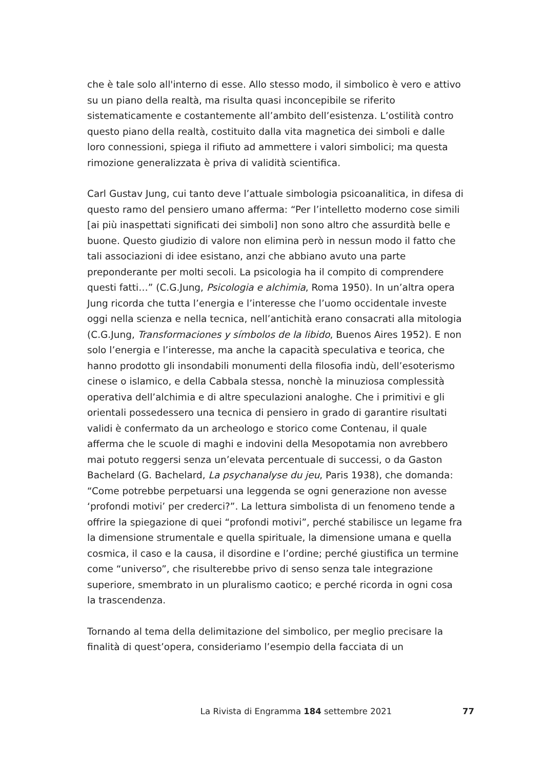che è tale solo all'interno di esse. Allo stesso modo, il simbolico è vero e attivo su un piano della realtà, ma risulta quasi inconcepibile se riferito sistematicamente e costantemente all’ambito dell’esistenza. L’ostilità contro questo piano della realtà, costituito dalla vita magnetica dei simboli e dalle loro connessioni, spiega il rifiuto ad ammettere i valori simbolici; ma questa rimozione generalizzata è priva di validità scientifica.
Carl Gustav Jung, cui tanto deve l’attuale simbologia psicoanalitica, in difesa di questo ramo del pensiero umano afferma: “Per l’intelletto moderno cose simili [ai più inaspettati significati dei simboli] non sono altro che assurdità belle e buone. Questo giudizio di valore non elimina però in nessun modo il fatto che tali associazioni di idee esistano, anzi che abbiano avuto una parte preponderante per molti secoli. La psicologia ha il compito di comprendere questi fatti…” (C.G.Jung, Psicologia e alchimia, Roma 1950). In un’altra opera Jung ricorda che tutta l’energia e l’interesse che l’uomo occidentale investe oggi nella scienza e nella tecnica, nell’antichità erano consacrati alla mitologia (C.G.Jung, Transformaciones y símbolos de la libido, Buenos Aires 1952). E non solo l’energia e l’interesse, ma anche la capacità speculativa e teorica, che hanno prodotto gli insondabili monumenti della filosofia indù, dell’esoterismo cinese o islamico, e della Cabbala stessa, nonchè la minuziosa complessità operativa dell’alchimia e di altre speculazioni analoghe. Che i primitivi e gli orientali possedessero una tecnica di pensiero in grado di garantire risultati validi è confermato da un archeologo e storico come Contenau, il quale afferma che le scuole di maghi e indovini della Mesopotamia non avrebbero mai potuto reggersi senza un’elevata percentuale di successi, o da Gaston Bachelard (G. Bachelard, La psychanalyse du jeu, Paris 1938), che domanda: “Come potrebbe perpetuarsi una leggenda se ogni generazione non avesse ‘profondi motivi’ per crederci?”. La lettura simbolista di un fenomeno tende a offrire la spiegazione di quei “profondi motivi”, perché stabilisce un legame fra la dimensione strumentale e quella spirituale, la dimensione umana e quella cosmica, il caso e la causa, il disordine e l’ordine; perché giustifica un termine come “universo”, che risulterebbe privo di senso senza tale integrazione superiore, smembrato in un pluralismo caotico; e perché ricorda in ogni cosa la trascendenza.
Tornando al tema della delimitazione del simbolico, per meglio precisare la finalità di quest’opera, consideriamo l’esempio della facciata di un
La Rivista di Engramma 184 settembre 2021
77